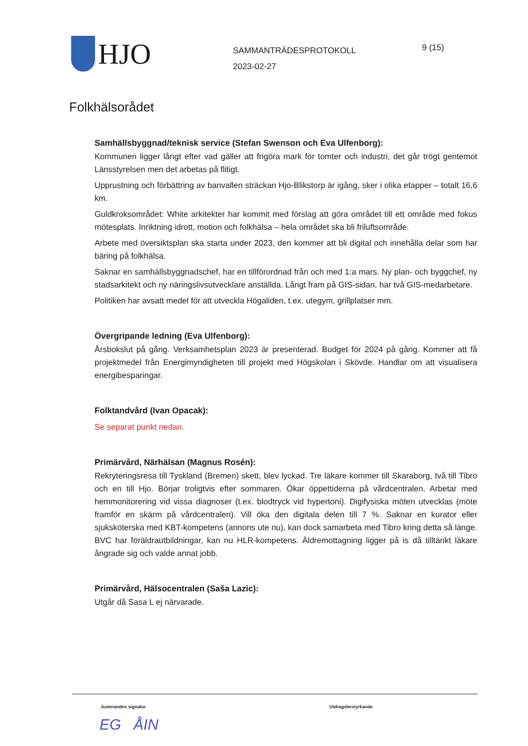HJO
SAMMANTRÄDESPROTOKOLL
2023-02-27
9 (15)
Folkhälsorådet
Samhällsbyggnad/teknisk service (Stefan Swenson och Eva Ulfenborg):
Kommunen ligger långt efter vad gäller att frigöra mark för tomter och industri, det går trögt gentemot Länsstyrelsen men det arbetas på flitigt.
Upprustning och förbättring av banvallen sträckan Hjo-Blikstorp är igång, sker i olika etapper – totalt 16,6 km.
Guldkroksområdet: White arkitekter har kommit med förslag att göra området till ett område med fokus mötesplats. Inriktning idrott, motion och folkhälsa – hela området ska bli friluftsområde.
Arbete med översiktsplan ska starta under 2023, den kommer att bli digital och innehålla delar som har bäring på folkhälsa.
Saknar en samhällsbyggnadschef, har en tillförordnad från och med 1:a mars. Ny plan- och byggchef, ny stadsarkitekt och ny näringslivsutvecklare anställda. Långt fram på GIS-sidan, har två GIS-medarbetare.
Politiken har avsatt medel för att utveckla Högaliden, t.ex. utegym, grillplatser mm.
Övergripande ledning (Eva Ulfenborg):
Årsbokslut på gång. Verksamhetsplan 2023 är presenterad. Budget för 2024 på gång. Kommer att få projektmedel från Energimyndigheten till projekt med Högskolan i Skövde. Handlar om att visualisera energibesparingar.
Folktandvård (Ivan Opacak):
Se separat punkt nedan.
Primärvård, Närhälsan (Magnus Rosén):
Rekryteringsresa till Tyskland (Bremen) skett, blev lyckad. Tre läkare kommer till Skaraborg, två till Tibro och en till Hjo. Börjar troligtvis efter sommaren. Ökar öppettiderna på vårdcentralen. Arbetar med hemmonitorering vid vissa diagnoser (t.ex. blodtryck vid hypertoni). Digifysiska möten utvecklas (möte framför en skärm på vårdcentralen). Vill öka den digitala delen till 7 %. Saknar en kurator eller sjuksköterska med KBT-kompetens (annons ute nu), kan dock samarbeta med Tibro kring detta så länge. BVC har föräldrautbildningar, kan nu HLR-kompetens. Äldremottagning ligger på is då tilltänkt läkare ångrade sig och valde annat jobb.
Primärvård, Hälsocentralen (Saša Lazic):
Utgår då Sasa L ej närvarade.
Justerandes signatur Utdragsbestyrkande
EG ÅIN